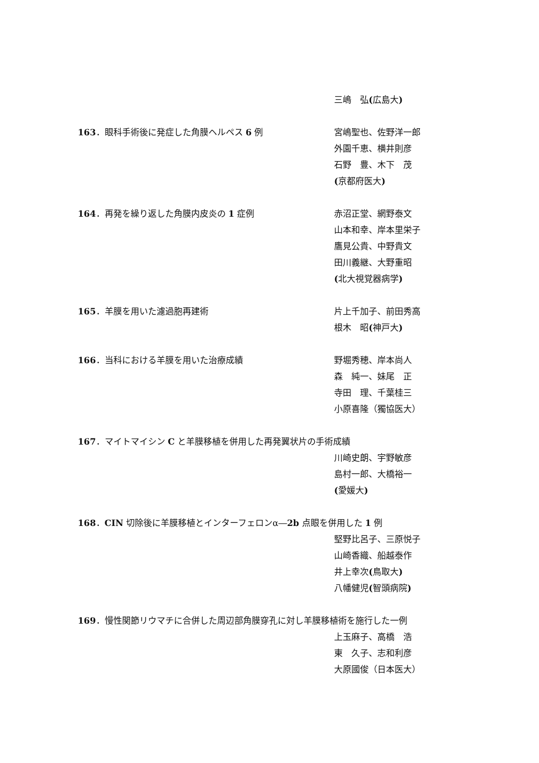三嶋　弘(広島大)
163．眼科手術後に発症した角膜ヘルペス 6 例 宮嶋聖也、佐野洋一郎
外園千恵、横井則彦
石野　豊、木下　茂
(京都府医大)
164．再発を繰り返した角膜内皮炎の 1 症例 赤沼正堂、網野泰文
山本和幸、岸本里栄子
鷹見公貴、中野貴文
田川義継、大野重昭
(北大視覚器病学)
165．羊膜を用いた濾過胞再建術 片上千加子、前田秀高
根木　昭(神戸大)
166．当科における羊膜を用いた治療成績 野堀秀穂、岸本尚人
森　純一、妹尾　正
寺田　理、千葉桂三
小原喜隆（獨協医大）
167．マイトマイシン C と羊膜移植を併用した再発翼状片の手術成績
川崎史朗、宇野敏彦
島村一郎、大橋裕一
(愛媛大)
168．CIN 切除後に羊膜移植とインターフェロンα―2b 点眼を併用した 1 例
堅野比呂子、三原悦子
山崎香織、船越泰作
井上幸次(鳥取大)
八幡健児(智頭病院)
169．慢性関節リウマチに合併した周辺部角膜穿孔に対し羊膜移植術を施行した一例
上玉麻子、高橋　浩
東　久子、志和利彦
大原國俊（日本医大）